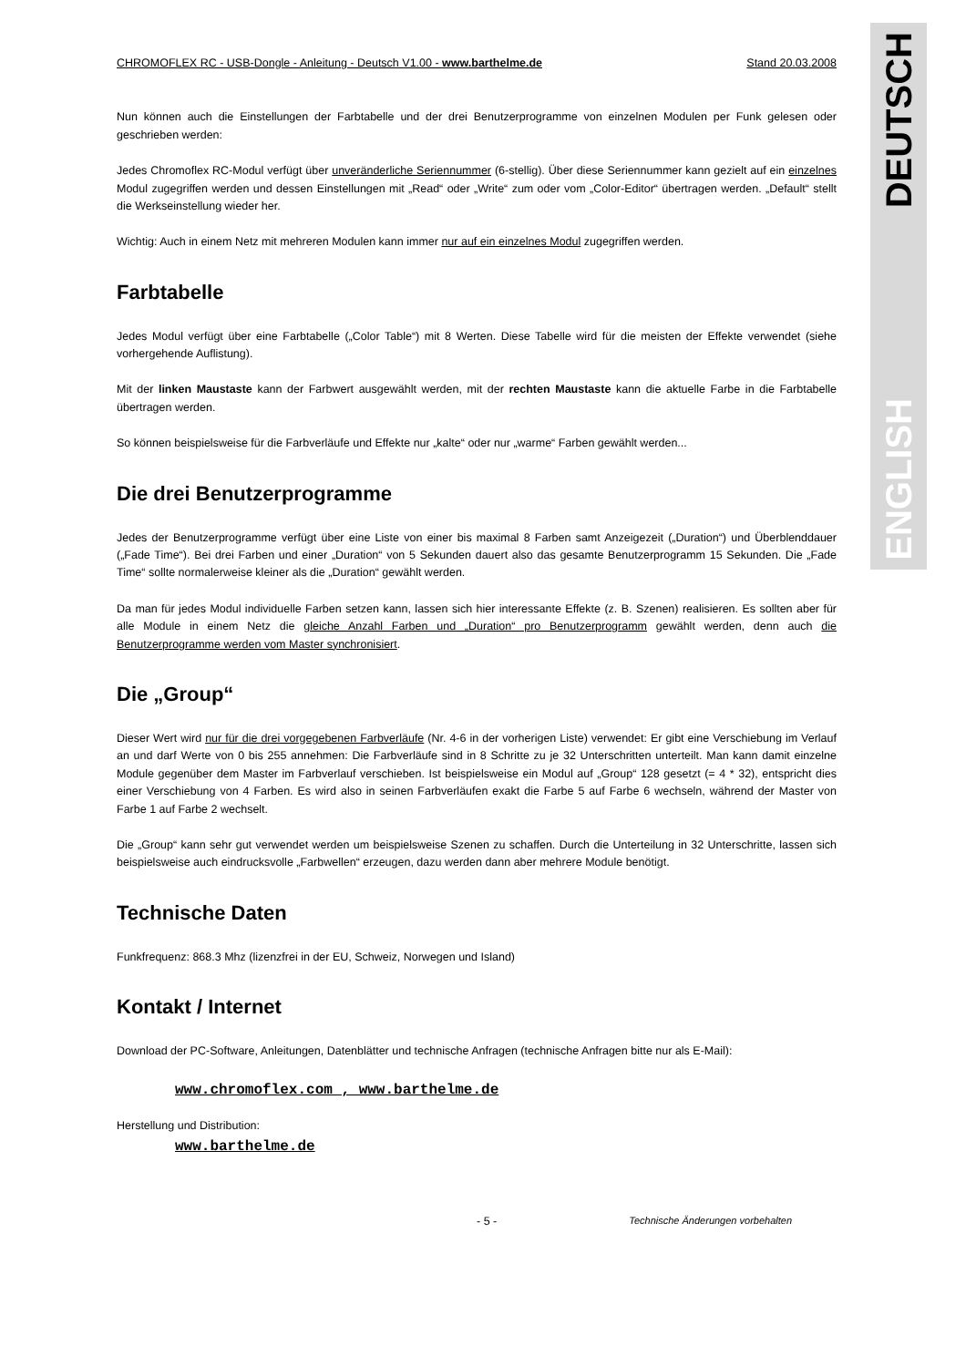DEUTSCH
ENGLISH
CHROMOFLEX RC - USB-Dongle - Anleitung - Deutsch V1.00 - www.barthelme.de Stand 20.03.2008
Nun können auch die Einstellungen der Farbtabelle und der drei Benutzerprogramme von einzelnen Modulen per Funk gelesen oder geschrieben werden:
Jedes Chromoflex RC-Modul verfügt über unveränderliche Seriennummer (6-stellig). Über diese Seriennummer kann gezielt auf ein einzelnes Modul zugegriffen werden und dessen Einstellungen mit „Read“ oder „Write“ zum oder vom „Color-Editor“ übertragen werden. „Default“ stellt die Werkseinstellung wieder her.
Wichtig: Auch in einem Netz mit mehreren Modulen kann immer nur auf ein einzelnes Modul zugegriffen werden.
Farbtabelle
Jedes Modul verfügt über eine Farbtabelle („Color Table“) mit 8 Werten. Diese Tabelle wird für die meisten der Effekte verwendet (siehe vorhergehende Auflistung).
Mit der linken Maustaste kann der Farbwert ausgewählt werden, mit der rechten Maustaste kann die aktuelle Farbe in die Farbtabelle übertragen werden.
So können beispielsweise für die Farbverläufe und Effekte nur „kalte“ oder nur „warme“ Farben gewählt werden...
Die drei Benutzerprogramme
Jedes der Benutzerprogramme verfügt über eine Liste von einer bis maximal 8 Farben samt Anzeigezeit („Duration“) und Überblenddauer („Fade Time“). Bei drei Farben und einer „Duration“ von 5 Sekunden dauert also das gesamte Benutzerprogramm 15 Sekunden. Die „Fade Time“ sollte normalerweise kleiner als die „Duration“ gewählt werden.
Da man für jedes Modul individuelle Farben setzen kann, lassen sich hier interessante Effekte (z. B. Szenen) realisieren. Es sollten aber für alle Module in einem Netz die gleiche Anzahl Farben und „Duration“ pro Benutzerprogramm gewählt werden, denn auch die Benutzerprogramme werden vom Master synchronisiert.
Die „Group“
Dieser Wert wird nur für die drei vorgegebenen Farbverläufe (Nr. 4-6 in der vorherigen Liste) verwendet: Er gibt eine Verschiebung im Verlauf an und darf Werte von 0 bis 255 annehmen: Die Farbverläufe sind in 8 Schritte zu je 32 Unterschritten unterteilt. Man kann damit einzelne Module gegenüber dem Master im Farbverlauf verschieben. Ist beispielsweise ein Modul auf „Group“ 128 gesetzt (= 4 * 32), entspricht dies einer Verschiebung von 4 Farben. Es wird also in seinen Farbverläufen exakt die Farbe 5 auf Farbe 6 wechseln, während der Master von Farbe 1 auf Farbe 2 wechselt.
Die „Group“ kann sehr gut verwendet werden um beispielsweise Szenen zu schaffen. Durch die Unterteilung in 32 Unterschritte, lassen sich beispielsweise auch eindrucksvolle „Farbwellen“ erzeugen, dazu werden dann aber mehrere Module benötigt.
Technische Daten
Funkfrequenz: 868.3 Mhz (lizenzfrei in der EU, Schweiz, Norwegen und Island)
Kontakt / Internet
Download der PC-Software, Anleitungen, Datenblätter und technische Anfragen (technische Anfragen bitte nur als E-Mail):
www.chromoflex.com , www.barthelme.de
Herstellung und Distribution:
www.barthelme.de
- 5 - Technische Änderungen vorbehalten